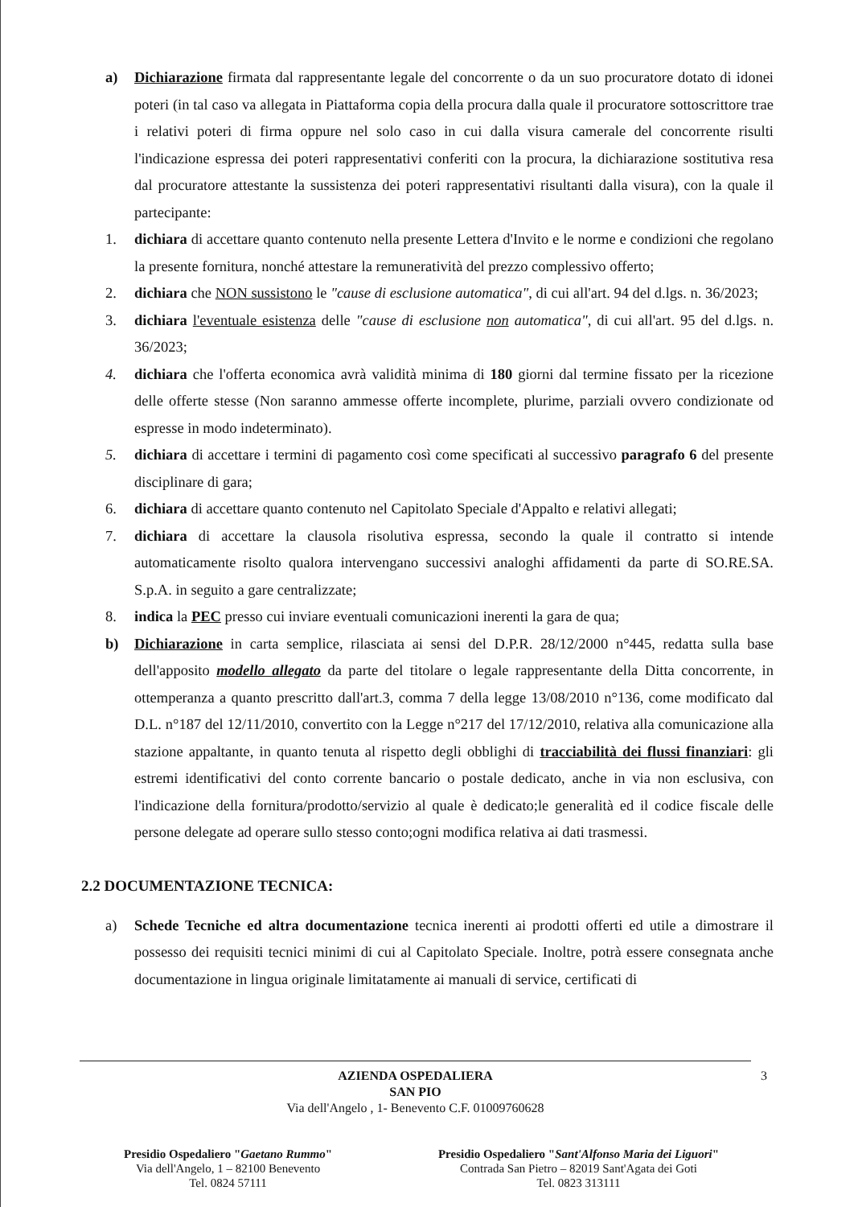a) Dichiarazione firmata dal rappresentante legale del concorrente o da un suo procuratore dotato di idonei poteri (in tal caso va allegata in Piattaforma copia della procura dalla quale il procuratore sottoscrittore trae i relativi poteri di firma oppure nel solo caso in cui dalla visura camerale del concorrente risulti l'indicazione espressa dei poteri rappresentativi conferiti con la procura, la dichiarazione sostitutiva resa dal procuratore attestante la sussistenza dei poteri rappresentativi risultanti dalla visura), con la quale il partecipante:
1. dichiara di accettare quanto contenuto nella presente Lettera d'Invito e le norme e condizioni che regolano la presente fornitura, nonché attestare la remuneratività del prezzo complessivo offerto;
2. dichiara che NON sussistono le "cause di esclusione automatica", di cui all'art. 94 del d.lgs. n. 36/2023;
3. dichiara l'eventuale esistenza delle "cause di esclusione non automatica", di cui all'art. 95 del d.lgs. n. 36/2023;
4. dichiara che l'offerta economica avrà validità minima di 180 giorni dal termine fissato per la ricezione delle offerte stesse (Non saranno ammesse offerte incomplete, plurime, parziali ovvero condizionate od espresse in modo indeterminato).
5. dichiara di accettare i termini di pagamento così come specificati al successivo paragrafo 6 del presente disciplinare di gara;
6. dichiara di accettare quanto contenuto nel Capitolato Speciale d'Appalto e relativi allegati;
7. dichiara di accettare la clausola risolutiva espressa, secondo la quale il contratto si intende automaticamente risolto qualora intervengano successivi analoghi affidamenti da parte di SO.RE.SA. S.p.A. in seguito a gare centralizzate;
8. indica la PEC presso cui inviare eventuali comunicazioni inerenti la gara de qua;
b) Dichiarazione in carta semplice, rilasciata ai sensi del D.P.R. 28/12/2000 n°445, redatta sulla base dell'apposito modello allegato da parte del titolare o legale rappresentante della Ditta concorrente, in ottemperanza a quanto prescritto dall'art.3, comma 7 della legge 13/08/2010 n°136, come modificato dal D.L. n°187 del 12/11/2010, convertito con la Legge n°217 del 17/12/2010, relativa alla comunicazione alla stazione appaltante, in quanto tenuta al rispetto degli obblighi di tracciabilità dei flussi finanziari: gli estremi identificativi del conto corrente bancario o postale dedicato, anche in via non esclusiva, con l'indicazione della fornitura/prodotto/servizio al quale è dedicato;le generalità ed il codice fiscale delle persone delegate ad operare sullo stesso conto;ogni modifica relativa ai dati trasmessi.
2.2 DOCUMENTAZIONE TECNICA:
a) Schede Tecniche ed altra documentazione tecnica inerenti ai prodotti offerti ed utile a dimostrare il possesso dei requisiti tecnici minimi di cui al Capitolato Speciale. Inoltre, potrà essere consegnata anche documentazione in lingua originale limitatamente ai manuali di service, certificati di
AZIENDA OSPEDALIERA
SAN PIO
Via dell'Angelo , 1- Benevento C.F. 01009760628
3
Presidio Ospedaliero "Gaetano Rummo"
Via dell'Angelo, 1 – 82100 Benevento
Tel. 0824 57111
Presidio Ospedaliero "Sant'Alfonso Maria dei Liguori"
Contrada San Pietro – 82019 Sant'Agata dei Goti
Tel. 0823 313111